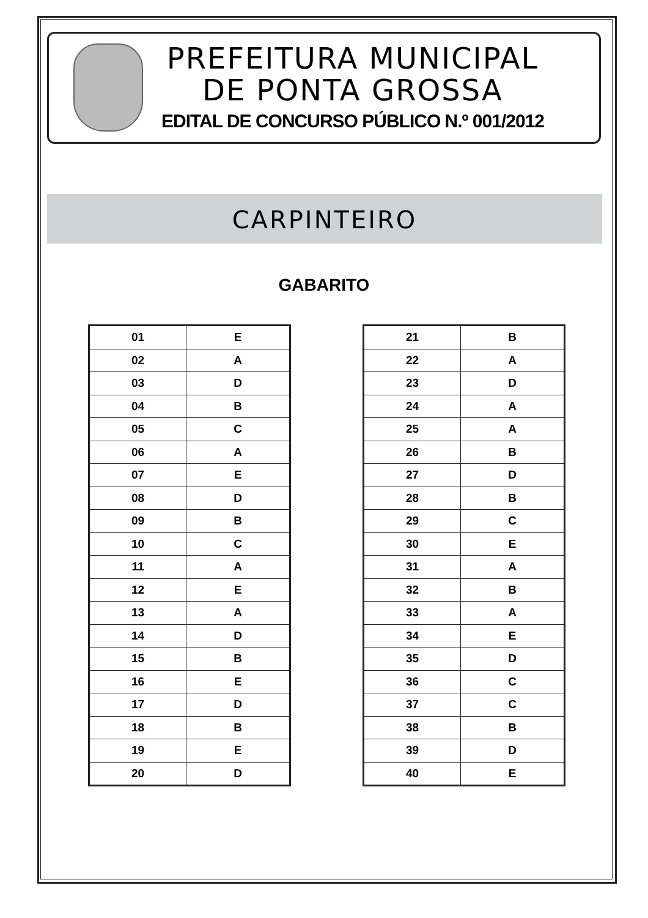PREFEITURA MUNICIPAL
DE PONTA GROSSA
EDITAL DE CONCURSO PÚBLICO N.º 001/2012
CARPINTEIRO
GABARITO
| 01 | E |
| 02 | A |
| 03 | D |
| 04 | B |
| 05 | C |
| 06 | A |
| 07 | E |
| 08 | D |
| 09 | B |
| 10 | C |
| 11 | A |
| 12 | E |
| 13 | A |
| 14 | D |
| 15 | B |
| 16 | E |
| 17 | D |
| 18 | B |
| 19 | E |
| 20 | D |
| 21 | B |
| 22 | A |
| 23 | D |
| 24 | A |
| 25 | A |
| 26 | B |
| 27 | D |
| 28 | B |
| 29 | C |
| 30 | E |
| 31 | A |
| 32 | B |
| 33 | A |
| 34 | E |
| 35 | D |
| 36 | C |
| 37 | C |
| 38 | B |
| 39 | D |
| 40 | E |